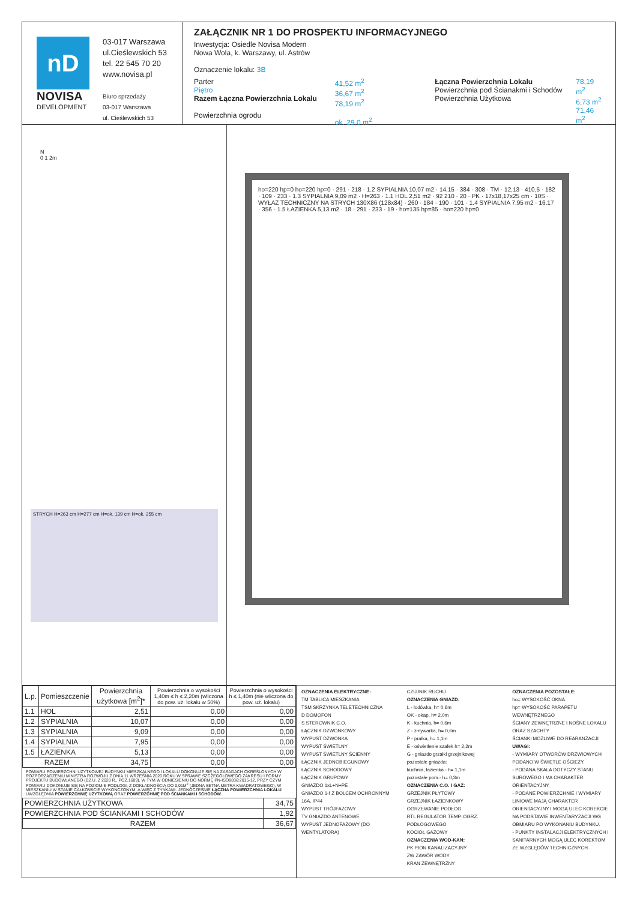nD
NOVISA
DEVELOPMENT
03-017 Warszawa
ul.Cieślewskich 53
tel. 22 545 70 20
www.novisa.pl
Biuro sprzedaży
03-017 Warszawa
ul. Cieślewskich 53
ZAŁĄCZNIK NR 1 DO PROSPEKTU INFORMACYJNEGO
Inwestycja: Osiedle Novisa Modern
Nowa Wola, k. Warszawy, ul. Astrów
Oznaczenie lokalu: 3B
Parter
Piętro
Razem Łączna Powierzchnia Lokalu
Powierzchnia ogrodu
41,52 m<sup>2</sup>
36,67 m<sup>2</sup>
78,19 m<sup>2</sup>
ok. 29,0 m<sup>2</sup>
Łączna Powierzchnia Lokalu
Powierzchnia pod Ścianakmi i Schodów
Powierzchnia Użytkowa
78,19 m<sup>2</sup>
6,73 m<sup>2</sup>
71,46 m<sup>2</sup>
N
0 1 2m
STRYCH H=263 cm H=277 cm H=ok. 139 cm H=ok. 255 cm
ho=220 hp=0 ho=220 hp=0 · 291 · 218 · 1.2 SYPIALNIA 10,07 m2 · 14,15 · 384 · 308 · TM · 12,13 · 410,5 · 182 · 109 · 233 · 1.3 SYPIALNIA 9,09 m2 · H=263 · 1.1 HOL 2,51 m2 · 92 210 · 20 · PK · 17x18,17x25 cm · 10S · WYŁAZ TECHNICZNY NA STRYCH 130X86 (128x84) · 260 · 184 · 190 · 101 · 1.4 SYPIALNIA 7,95 m2 · 16,17 · 356 · 1.5 ŁAZIENKA 5,13 m2 · 18 · 291 · 233 · 19 · ho=135 hp=85 · ho=220 hp=0
| L.p. | Pomieszczenie | Powierzchnia użytkowa [m<sup>2</sup>]* | Powierzchnia o wysokości 1,40m ≤ h ≤ 2,20m (wliczona do pow. uż. lokalu w 50%) | Powierzchnia o wysokości h ≤ 1,40m (nie wliczona do pow. uż. lokalu) |
| --- | --- | --- | --- | --- |
| 1.1 | HOL | 2,51 | 0,00 | 0,00 |
| 1.2 | SYPIALNIA | 10,07 | 0,00 | 0,00 |
| 1.3 | SYPIALNIA | 9,09 | 0,00 | 0,00 |
| 1.4 | SYPIALNIA | 7,95 | 0,00 | 0,00 |
| 1.5 | ŁAZIENKA | 5,13 | 0,00 | 0,00 |
| RAZEM | | 34,75 | 0,00 | 0,00 |
POMIARU POWIERZCHNI UŻYTKOWEJ BUDYNKU MIESZKALNEGO I LOKALU DOKONUJE SIĘ NA ZASADACH OKREŚLONYCH W ROZPORZĄDZENIU MINISTRA ROZWOJU Z DNIA 11 WRZEŚNIA 2020 ROKU W SPRAWIE SZCZEGÓŁOWEGO ZAKRESU I FORMY PROJEKTU BUDOWLANEGO (DZ.U. Z 2020 R., POZ.1609), W TYM W ODNIESIENIU DO NORMĘ PN-ISO9836:2015-12, PRZY CZYM POMIARU DOKONUJE SIĘ NA POZIOMIE PODŁOGI, Z DOKŁADNOŚCIĄ DO 0,01M<sup>2</sup> (JEDNA SETNA METRA KWADRATOWEGO), W MIESZKANIU W STANIE CAŁKOWICIE WYKOŃCZONYM, A WIĘC Z TYNKAMI. JEDNOCZEŚNIE ŁĄCZNA POWIERZCHNIA LOKALU UWZGLĘDNIA POWIERZCHNIĘ UŻYTKOWĄ ORAZ POWIERZCHNIĘ POD ŚCIANKAMI I SCHODÓW.
| POWIERZCHNIA UŻYTKOWA | 34,75 |
| POWIERZCHNIA POD ŚCIANKAMI I SCHODÓW | 1,92 |
| RAZEM | 36,67 |
OZNACZENIA ELEKTRYCZNE:
TM TABLICA MIESZKANIA
TSM SKRZYNKA TELETECHNICZNA
D DOMOFON
S STEROWNIK C.O.
ŁĄCZNIK DZWONKOWY
WYPUST DZWONKA
WYPUST ŚWIETLNY
WYPUST ŚWIETLNY ŚCIENNY
ŁĄCZNIK JEDNOBIEGUNOWY
ŁĄCZNIK SCHODOWY
ŁĄCZNIK GRUPOWY
GNIAZDO 1xL+N+PE
GNIAZDO 1-f Z BOLCEM OCHRONNYM 16A, IP44
WYPUST TRÓJFAZOWY
TV GNIAZDO ANTENOWE
WYPUST JEDNOFAZOWY (DO WENTYLATORA)
CZUJNIK RUCHU
OZNACZENIA GNIAZD:
L - lodówka, h= 0,6m
OK - okap, h= 2,0m
K - kuchnia, h= 0,6m
Z - zmywarka, h= 0,6m
P - pralka, h= 1,1m
E - oświetlenie szafek h= 2,2m
G - gniazdo grzałki grzejnikowej
pozostałe gniazda:
kuchnia, łazienka - h= 1,1m
pozostałe pom.- h= 0,3m
OZNACZENIA C.O. I GAZ:
GRZEJNIK PŁYTOWY
GRZEJNIK ŁAZIENKOWY
OGRZEWANIE PODŁOG.
RTL REGULATOR TEMP. OGRZ. PODŁOGOWEGO
KOCIOŁ GAZOWY
OZNACZENIA WOD-KAN:
PK PION KANALIZACYJNY
ZW ZAWÓR WODY
KRAN ZEWNĘTRZNY
OZNACZENIA POZOSTAŁE:
ho= WYSOKOŚĆ OKNA
hp= WYSOKOŚĆ PARAPETU WEWNĘTRZNEGO
ŚCIANY ZEWNĘTRZNE I NOŚNE LOKALU ORAZ SZACHTY
ŚCIANKI MOŻLIWE DO REARANŻACJI
UWAGI:
- WYMIARY OTWORÓW DRZWIOWYCH PODANO W ŚWIETLE OŚCIEŻY.
- PODANA SKALA DOTYCZY STANU SUROWEGO I MA CHARAKTER ORIENTACYJNY.
- PODANE POWIERZCHNIE I WYMIARY LINIOWE MAJĄ CHARAKTER ORIENTACYJNY I MOGĄ ULEC KOREKCIE NA PODSTAWIE INWENTARYZACJI WG OBMIARU PO WYKONANIU BUDYNKU.
- PUNKTY INSTALACJI ELEKTRYCZNYCH I SANITARNYCH MOGĄ ULEC KOREKTOM ZE WZGLĘDÓW TECHNICZNYCH.